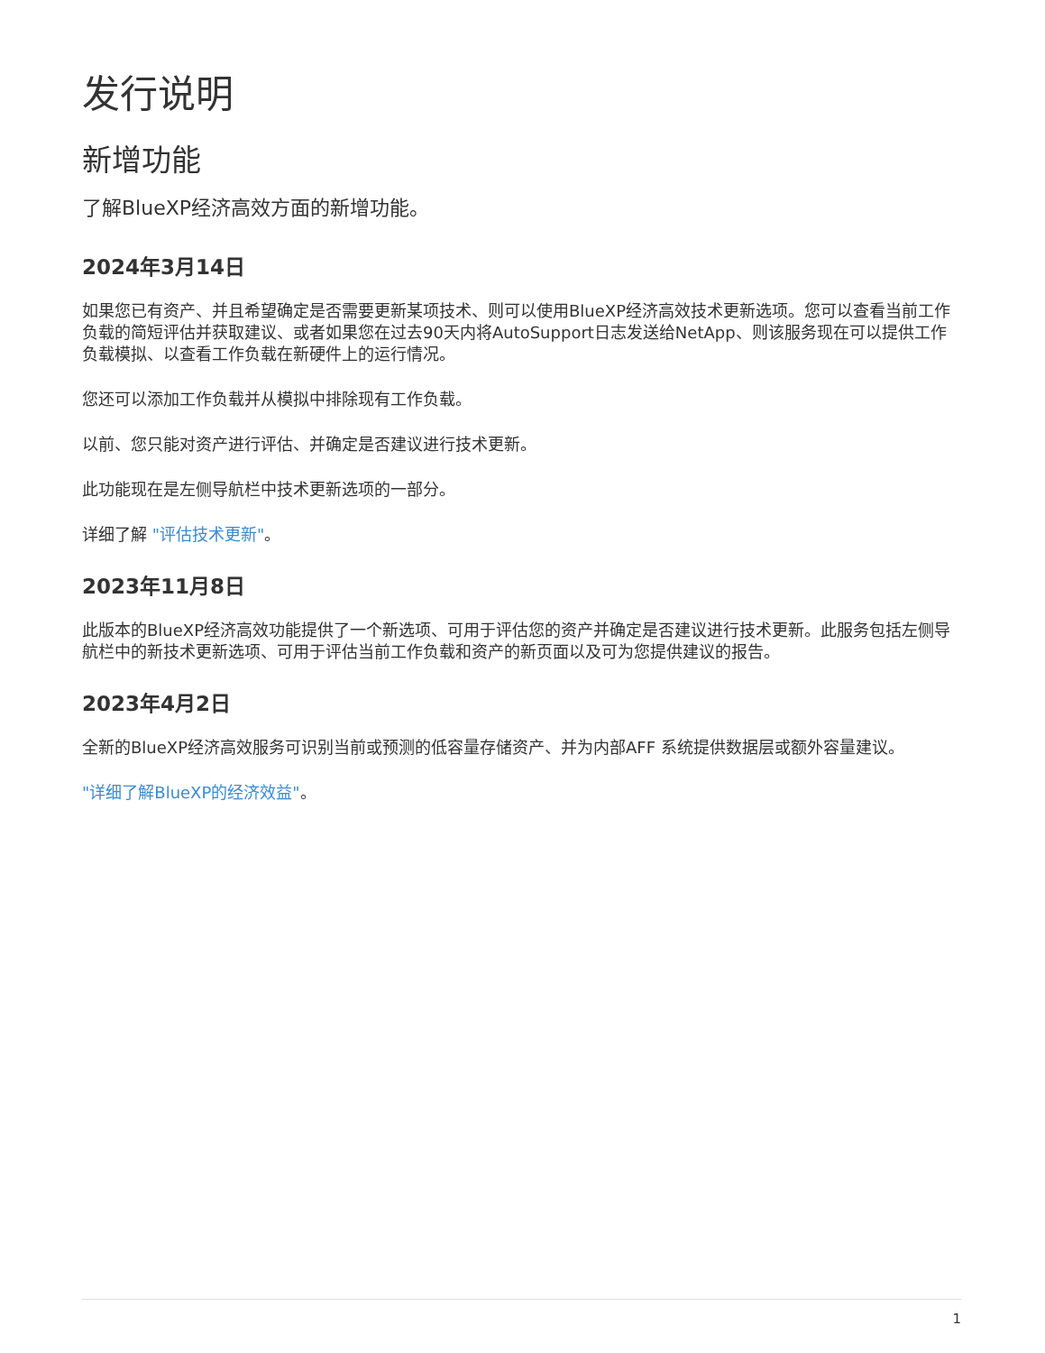发行说明
新增功能
了解BlueXP经济高效方面的新增功能。
2024年3月14日
如果您已有资产、并且希望确定是否需要更新某项技术、则可以使用BlueXP经济高效技术更新选项。您可以查看当前工作负载的简短评估并获取建议、或者如果您在过去90天内将AutoSupport日志发送给NetApp、则该服务现在可以提供工作负载模拟、以查看工作负载在新硬件上的运行情况。
您还可以添加工作负载并从模拟中排除现有工作负载。
以前、您只能对资产进行评估、并确定是否建议进行技术更新。
此功能现在是左侧导航栏中技术更新选项的一部分。
详细了解 "评估技术更新"。
2023年11月8日
此版本的BlueXP经济高效功能提供了一个新选项、可用于评估您的资产并确定是否建议进行技术更新。此服务包括左侧导航栏中的新技术更新选项、可用于评估当前工作负载和资产的新页面以及可为您提供建议的报告。
2023年4月2日
全新的BlueXP经济高效服务可识别当前或预测的低容量存储资产、并为内部AFF 系统提供数据层或额外容量建议。
"详细了解BlueXP的经济效益"。
1